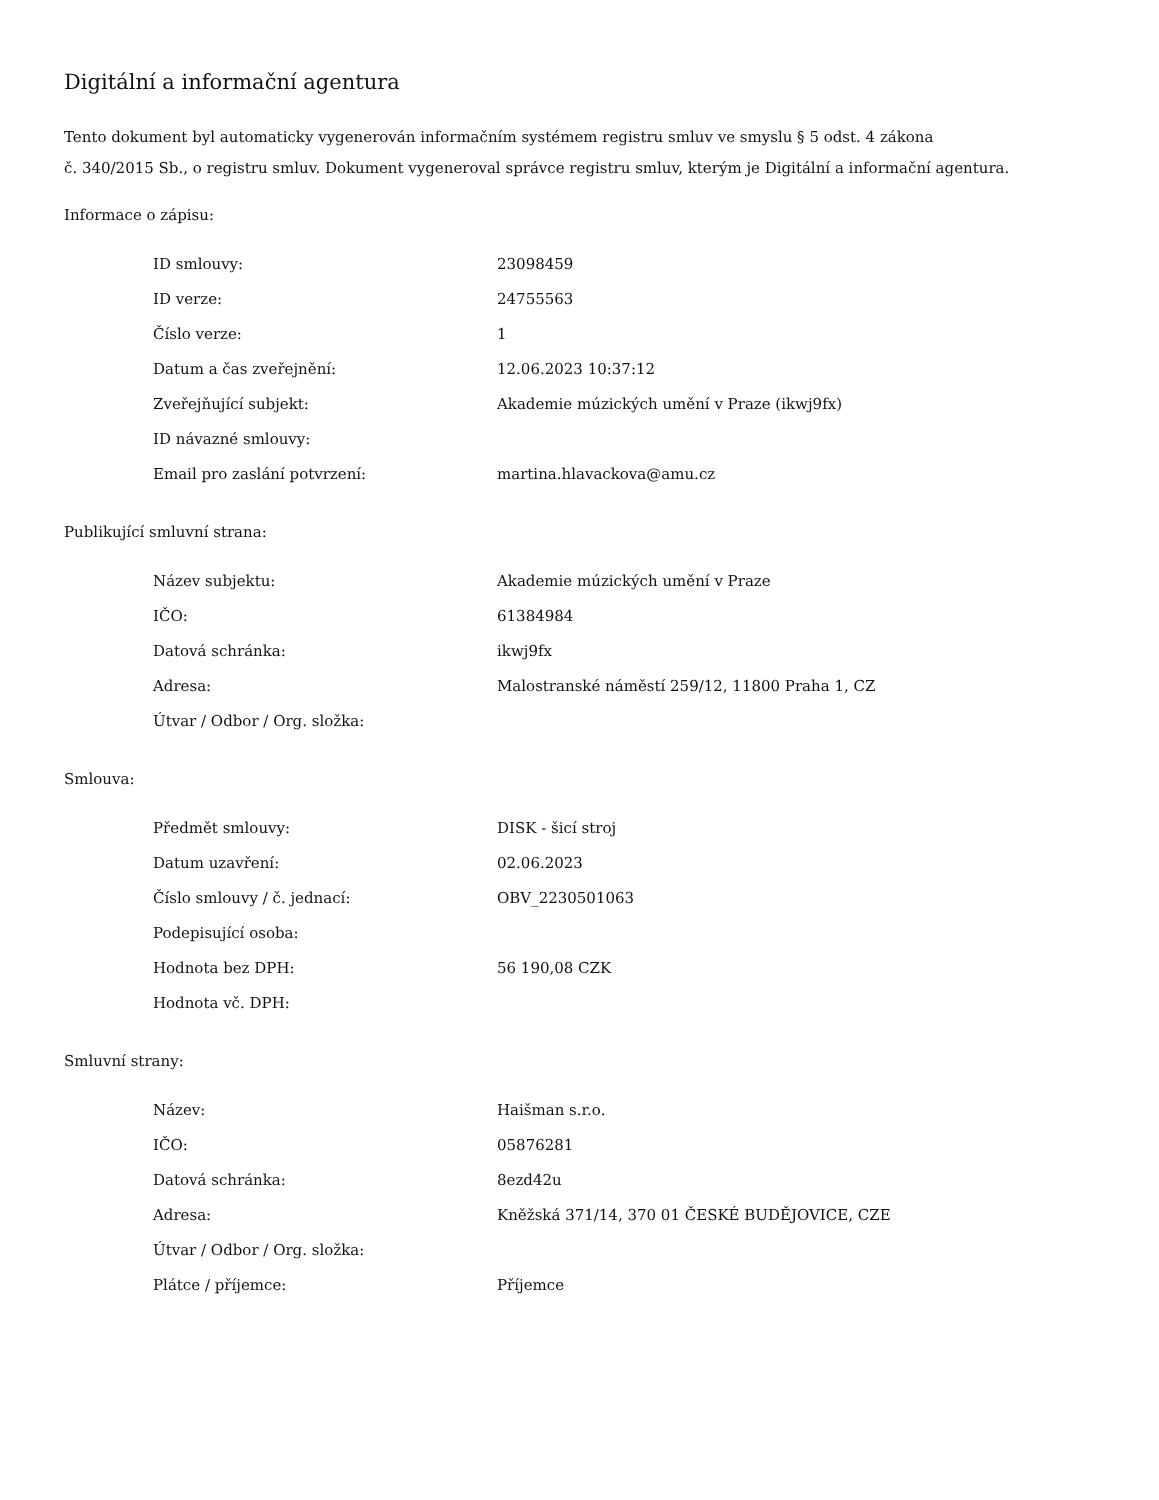Digitální a informační agentura
Tento dokument byl automaticky vygenerován informačním systémem registru smluv ve smyslu § 5 odst. 4 zákona
č. 340/2015 Sb., o registru smluv. Dokument vygeneroval správce registru smluv, kterým je Digitální a informační agentura.
Informace o zápisu:
| ID smlouvy: | 23098459 |
| ID verze: | 24755563 |
| Číslo verze: | 1 |
| Datum a čas zveřejnění: | 12.06.2023 10:37:12 |
| Zveřejňující subjekt: | Akademie múzických umění v Praze (ikwj9fx) |
| ID návazné smlouvy: | |
| Email pro zaslání potvrzení: | martina.hlavackova@amu.cz |
Publikující smluvní strana:
| Název subjektu: | Akademie múzických umění v Praze |
| IČO: | 61384984 |
| Datová schránka: | ikwj9fx |
| Adresa: | Malostranské náměstí 259/12, 11800 Praha 1, CZ |
| Útvar / Odbor / Org. složka: | |
Smlouva:
| Předmět smlouvy: | DISK - šicí stroj |
| Datum uzavření: | 02.06.2023 |
| Číslo smlouvy / č. jednací: | OBV_2230501063 |
| Podepisující osoba: | |
| Hodnota bez DPH: | 56 190,08 CZK |
| Hodnota vč. DPH: | |
Smluvní strany:
| Název: | Haišman s.r.o. |
| IČO: | 05876281 |
| Datová schránka: | 8ezd42u |
| Adresa: | Kněžská 371/14, 370 01 ČESKÉ BUDĚJOVICE, CZE |
| Útvar / Odbor / Org. složka: | |
| Plátce / příjemce: | Příjemce |